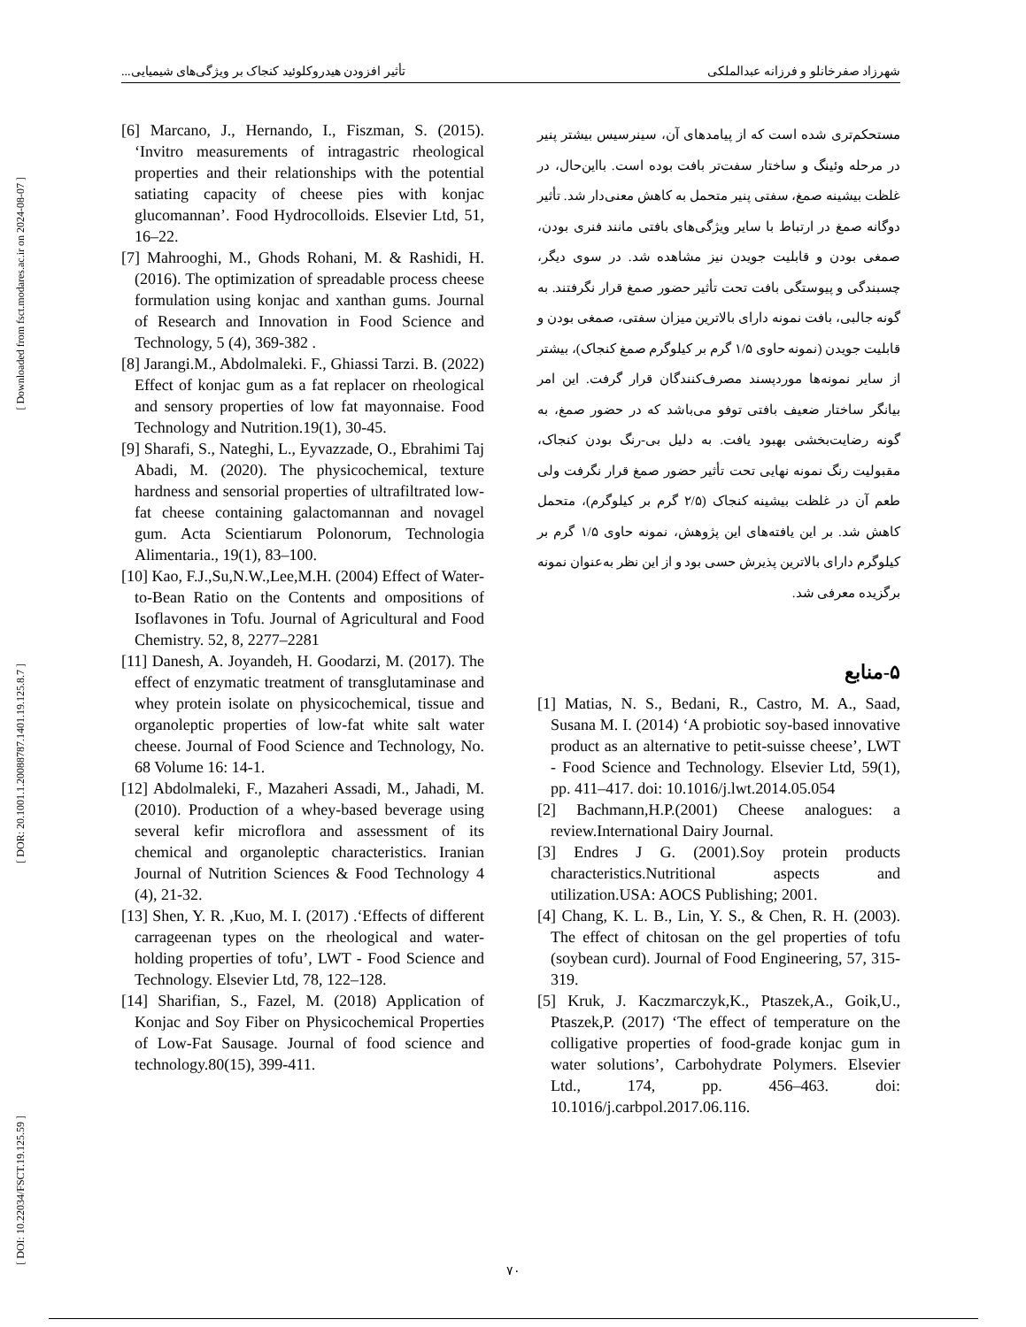[ Downloaded from fsct.modares.ac.ir on 2024-08-07 ]
[ DOR: 20.1001.1.20088787.1401.19.125.8.7 ]
[ DOI: 10.22034/FSCT.19.125.59 ]
شهرزاد صفرخانلو و فرزانه عبدالملکی تأثیر افزودن هیدروکلوئید کنجاک بر ویژگی‌های شیمیایی...
مستحکم‌تری شده است که از پیامدهای آن، سینرسیس بیشتر پنیر در مرحله وئینگ و ساختار سفت‌تر بافت بوده است. بااین‌حال، در غلظت بیشینه صمغ، سفتی پنیر متحمل به کاهش معنی‌دار شد. تأثیر دوگانه صمغ در ارتباط با سایر ویژگی‌های بافتی مانند فنری بودن، صمغی بودن و قابلیت جویدن نیز مشاهده شد. در سوی دیگر، چسبندگی و پیوستگی بافت تحت تأثیر حضور صمغ قرار نگرفتند. به گونه جالبی، بافت نمونه دارای بالاترین میزان سفتی، صمغی بودن و قابلیت جویدن (نمونه حاوی ۱/۵ گرم بر کیلوگرم صمغ کنجاک)، بیشتر از سایر نمونه‌ها موردپسند مصرف‌کنندگان قرار گرفت. این امر بیانگر ساختار ضعیف بافتی توفو می‌باشد که در حضور صمغ، به گونه رضایت‌بخشی بهبود یافت. به دلیل بی-رنگ بودن کنجاک، مقبولیت رنگ نمونه نهایی تحت تأثیر حضور صمغ قرار نگرفت ولی طعم آن در غلظت بیشینه کنجاک (۲/۵ گرم بر کیلوگرم)، متحمل کاهش شد. بر این یافته‌های این پژوهش، نمونه حاوی ۱/۵ گرم بر کیلوگرم دارای بالاترین پذیرش حسی بود و از این نظر به‌عنوان نمونه برگزیده معرفی شد.
۵-منابع
[1] Matias, N. S., Bedani, R., Castro, M. A., Saad, Susana M. I. (2014) ‘A probiotic soy-based innovative product as an alternative to petit-suisse cheese’, LWT - Food Science and Technology. Elsevier Ltd, 59(1), pp. 411–417. doi: 10.1016/j.lwt.2014.05.054
[2] Bachmann,H.P.(2001) Cheese analogues: a review.International Dairy Journal.
[3] Endres J G. (2001).Soy protein products characteristics.Nutritional aspects and utilization.USA: AOCS Publishing; 2001.
[4] Chang, K. L. B., Lin, Y. S., & Chen, R. H. (2003). The effect of chitosan on the gel properties of tofu (soybean curd). Journal of Food Engineering, 57, 315-319.
[5] Kruk, J. Kaczmarczyk,K., Ptaszek,A., Goik,U., Ptaszek,P. (2017) ‘The effect of temperature on the colligative properties of food-grade konjac gum in water solutions’, Carbohydrate Polymers. Elsevier Ltd., 174, pp. 456–463. doi: 10.1016/j.carbpol.2017.06.116.
[6] Marcano, J., Hernando, I., Fiszman, S. (2015). ‘Invitro measurements of intragastric rheological properties and their relationships with the potential satiating capacity of cheese pies with konjac glucomannan’. Food Hydrocolloids. Elsevier Ltd, 51, 16–22.
[7] Mahrooghi, M., Ghods Rohani, M. & Rashidi, H. (2016). The optimization of spreadable process cheese formulation using konjac and xanthan gums. Journal of Research and Innovation in Food Science and Technology, 5 (4), 369-382 .
[8] Jarangi.M., Abdolmaleki. F., Ghiassi Tarzi. B. (2022) Effect of konjac gum as a fat replacer on rheological and sensory properties of low fat mayonnaise. Food Technology and Nutrition.19(1), 30-45.
[9] Sharafi, S., Nateghi, L., Eyvazzade, O., Ebrahimi Taj Abadi, M. (2020). The physicochemical, texture hardness and sensorial properties of ultrafiltrated low-fat cheese containing galactomannan and novagel gum. Acta Scientiarum Polonorum, Technologia Alimentaria., 19(1), 83–100.
[10] Kao, F.J.,Su,N.W.,Lee,M.H. (2004) Effect of Water-to-Bean Ratio on the Contents and ompositions of Isoflavones in Tofu. Journal of Agricultural and Food Chemistry. 52, 8, 2277–2281
[11] Danesh, A. Joyandeh, H. Goodarzi, M. (2017). The effect of enzymatic treatment of transglutaminase and whey protein isolate on physicochemical, tissue and organoleptic properties of low-fat white salt water cheese. Journal of Food Science and Technology, No. 68 Volume 16: 14-1.
[12] Abdolmaleki, F., Mazaheri Assadi, M., Jahadi, M. (2010). Production of a whey-based beverage using several kefir microflora and assessment of its chemical and organoleptic characteristics. Iranian Journal of Nutrition Sciences & Food Technology 4 (4), 21-32.
[13] Shen, Y. R. ,Kuo, M. I. (2017) .‘Effects of different carrageenan types on the rheological and water-holding properties of tofu’, LWT - Food Science and Technology. Elsevier Ltd, 78, 122–128.
[14] Sharifian, S., Fazel, M. (2018) Application of Konjac and Soy Fiber on Physicochemical Properties of Low-Fat Sausage. Journal of food science and technology.80(15), 399-411.
۷۰